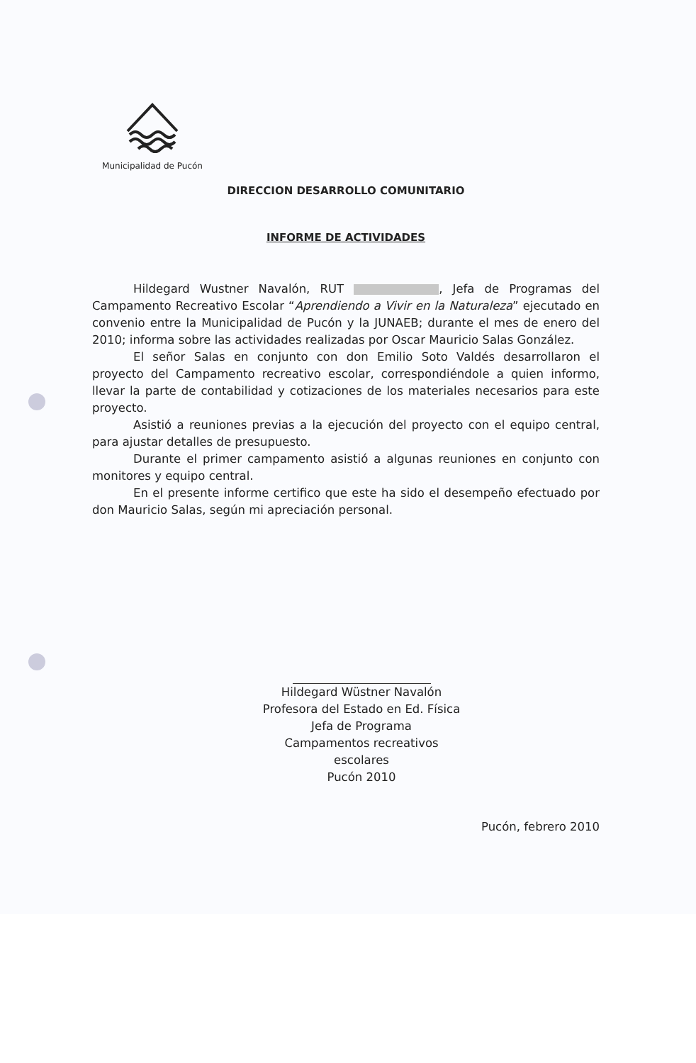Municipalidad de Pucón
DIRECCION DESARROLLO COMUNITARIO
INFORME DE ACTIVIDADES
Hildegard Wustner Navalón, RUT , Jefa de Programas del Campamento Recreativo Escolar “Aprendiendo a Vivir en la Naturaleza” ejecutado en convenio entre la Municipalidad de Pucón y la JUNAEB; durante el mes de enero del 2010; informa sobre las actividades realizadas por Oscar Mauricio Salas González.
El señor Salas en conjunto con don Emilio Soto Valdés desarrollaron el proyecto del Campamento recreativo escolar, correspondiéndole a quien informo, llevar la parte de contabilidad y cotizaciones de los materiales necesarios para este proyecto.
Asistió a reuniones previas a la ejecución del proyecto con el equipo central, para ajustar detalles de presupuesto.
Durante el primer campamento asistió a algunas reuniones en conjunto con monitores y equipo central.
En el presente informe certifico que este ha sido el desempeño efectuado por don Mauricio Salas, según mi apreciación personal.
Hildegard Wüstner Navalón
Profesora del Estado en Ed. Física
Jefa de Programa
Campamentos recreativos escolares
Pucón 2010
Pucón, febrero 2010